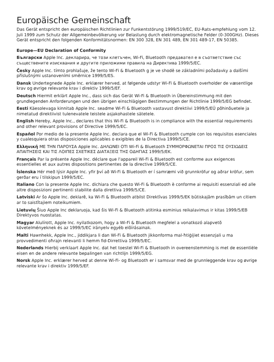Europäische Gemeinschaft
Das Gerät entspricht den europäischen Richtlinien zur Funkentstörung 1999/519/EC, EU-Rats-empfehlung vom 12. Juli 1999 zum Schutz der Allgemeinbevölkerung vor Belastung durch elektromagnetische Felder (0-300GHz). Dieses Gerät entspricht den folgenden Konformitätsnormen: EN 300 328, EN 301 489, EN 301 489-17, EN 50385.
Europe—EU Declaration of Conformity
Български Apple Inc. декларира, че този клетъчен, Wi-Fi, Bluetooth предавател е в съответствие със съществените изисквания и другите приложими правила на Директива 1999/5/ЕС.
Česky Apple Inc. tímto prohlašuje, že tento Wi-Fi & Bluetooth g je ve shodě se základními požadavky a dalšími příslušnými ustanoveními směrnice 1999/5/ES.
Dansk Undertegnede Apple Inc. erklærer herved, at følgende udstyr Wi-Fi & Bluetooth overholder de væsentlige krav og øvrige relevante krav i direktiv 1999/5/EF.
Deutsch Hiermit erklärt Apple Inc., dass sich das Gerät Wi-Fi & Bluetooth in Übereinstimmung mit den grundlegenden Anforderungen und den übrigen einschlägigen Bestimmungen der Richtlinie 1999/5/EG befindet.
Eesti Käesolevaga kinnitab Apple Inc. seadme Wi-Fi & Bluetooth vastavust direktiivi 1999/5/EÜ põhinõuetele ja nimetatud direktiivist tulenevatele teistele asjakohastele sätetele.
English Hereby, Apple Inc., declares that this Wi-Fi & Bluetooth is in compliance with the essential requirements and other relevant provisions of Directive 1999/5/EC.
Español Por medio de la presente Apple Inc. declara que el Wi-Fi & Bluetooth cumple con los requisitos esenciales y cualesquiera otras disposiciones aplicables o exigibles de la Directiva 1999/5/CE.
Ελληνική ΜΕ ΤΗΝ ΠΑΡΟΥΣΑ Apple Inc. ΔΗΛΩΝΕΙ ΟΤΙ Wi-Fi & Bluetooth ΣΥΜΜΟΡΦΩΝΕΤΑΙ ΠΡΟΣ ΤΙΣ ΟΥΣΙΩΔΕΙΣ ΑΠΑΙΤΗΣΕΙΣ ΚΑΙ ΤΙΣ ΛΟΙΠΕΣ ΣΧΕΤΙΚΕΣ ΔΙΑΤΑΞΕΙΣ ΤΗΣ ΟΔΗΓΙΑΣ 1999/5/ΕΚ.
Français Par la présente Apple Inc. déclare que l'appareil Wi-Fi & Bluetooth est conforme aux exigences essentielles et aux autres dispositions pertinentes de la directive 1999/5/CE.
Íslenska Hér með lýsir Apple Inc. yfir því að Wi-Fi & Bluetooth er í samræmi við grunnkröfur og aðrar kröfur, sem gerðar eru í tilskipun 1999/5/EC.
Italiano Con la presente Apple Inc. dichiara che questo Wi-Fi & Bluetooth è conforme ai requisiti essenziali ed alle altre disposizioni pertinenti stabilite dalla direttiva 1999/5/CE.
Latviski Ar šo Apple Inc. deklarē, ka Wi-Fi & Bluetooth atbilst Direktīvas 1999/5/EK būtiskajām prasībām un citiem ar to saistītajiem noteikumiem.
Lietuvių Šiuo Apple Inc deklaruoja, kad šis Wi-Fi & Bluetooth atitinka esminius reikalavimus ir kitas 1999/5/EB Direktyvos nuostatas.
Magyar Alulírott, Apple Inc. nyilatkozom, hogy a Wi-Fi & Bluetooth megfelel a vonatkozó alapvetõ követelményeknek és az 1999/5/EC irányelv egyéb elõírásainak.
Malti Hawnhekk, Apple Inc., jiddikjara li dan Wi-Fi & Bluetooth jikkonforma mal-ħtiġijiet essenzjali u ma provvedimenti oħrajn relevanti li hemm fid-Dirrettiva 1999/5/EC.
Nederlands Hierbij verklaart Apple Inc. dat het toestel Wi-Fi & Bluetooth in overeenstemming is met de essentiële eisen en de andere relevante bepalingen van richtlijn 1999/5/EG.
Norsk Apple Inc. erklærer herved at denne Wi-Fi- og Bluetooth er i samsvar med de grunnleggende krav og øvrige relevante krav i direktiv 1999/5/EF.